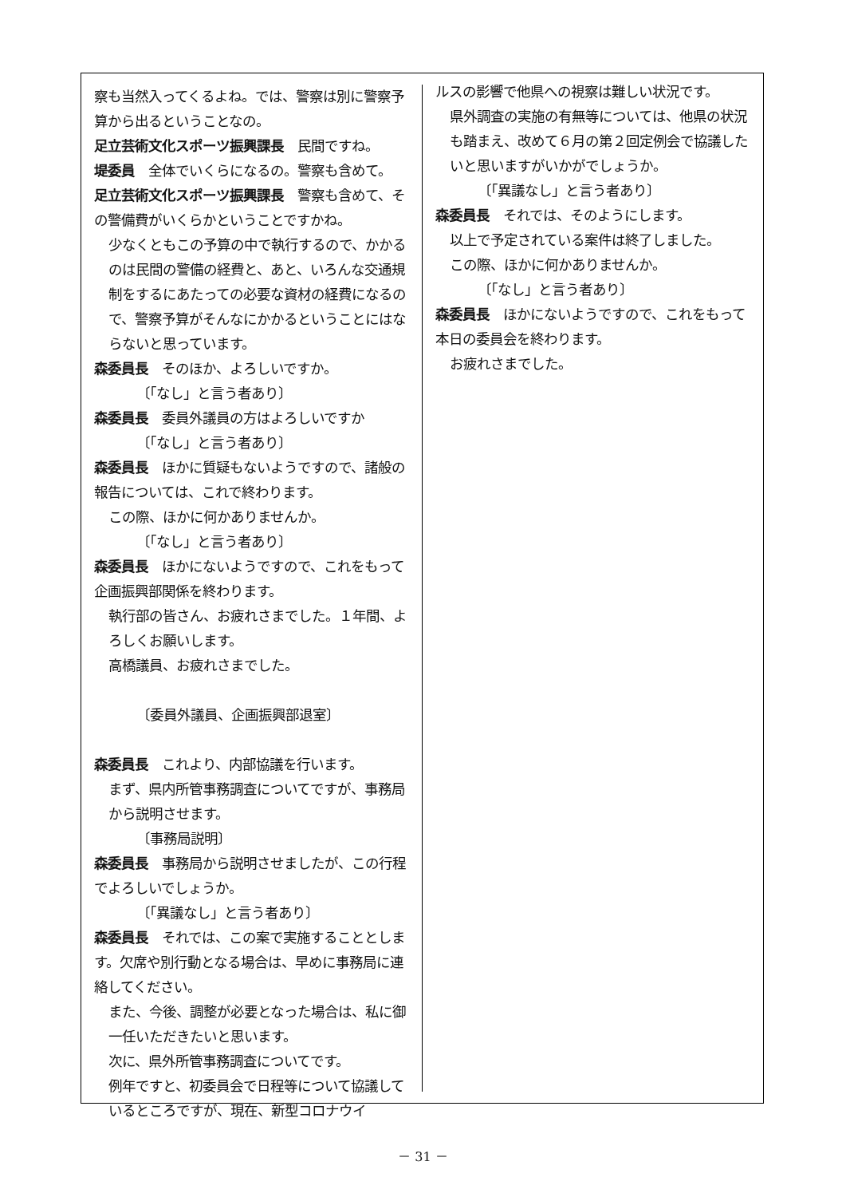察も当然入ってくるよね。では、警察は別に警察予算から出るということなの。
足立芸術文化スポーツ振興課長　民間ですね。
堤委員　全体でいくらになるの。警察も含めて。
足立芸術文化スポーツ振興課長　警察も含めて、その警備費がいくらかということですかね。
少なくともこの予算の中で執行するので、かかるのは民間の警備の経費と、あと、いろんな交通規制をするにあたっての必要な資材の経費になるので、警察予算がそんなにかかるということにはならないと思っています。
森委員長　そのほか、よろしいですか。
〔「なし」と言う者あり〕
森委員長　委員外議員の方はよろしいですか
〔「なし」と言う者あり〕
森委員長　ほかに質疑もないようですので、諸般の報告については、これで終わります。
この際、ほかに何かありませんか。
〔「なし」と言う者あり〕
森委員長　ほかにないようですので、これをもって企画振興部関係を終わります。
執行部の皆さん、お疲れさまでした。１年間、よろしくお願いします。
高橋議員、お疲れさまでした。
〔委員外議員、企画振興部退室〕
森委員長　これより、内部協議を行います。
まず、県内所管事務調査についてですが、事務局から説明させます。
〔事務局説明〕
森委員長　事務局から説明させましたが、この行程でよろしいでしょうか。
〔「異議なし」と言う者あり〕
森委員長　それでは、この案で実施することとします。欠席や別行動となる場合は、早めに事務局に連絡してください。
また、今後、調整が必要となった場合は、私に御一任いただきたいと思います。
次に、県外所管事務調査についてです。
例年ですと、初委員会で日程等について協議しているところですが、現在、新型コロナウイ
ルスの影響で他県への視察は難しい状況です。
県外調査の実施の有無等については、他県の状況も踏まえ、改めて６月の第２回定例会で協議したいと思いますがいかがでしょうか。
〔「異議なし」と言う者あり〕
森委員長　それでは、そのようにします。
以上で予定されている案件は終了しました。
この際、ほかに何かありませんか。
〔「なし」と言う者あり〕
森委員長　ほかにないようですので、これをもって本日の委員会を終わります。
お疲れさまでした。
－ 31 －